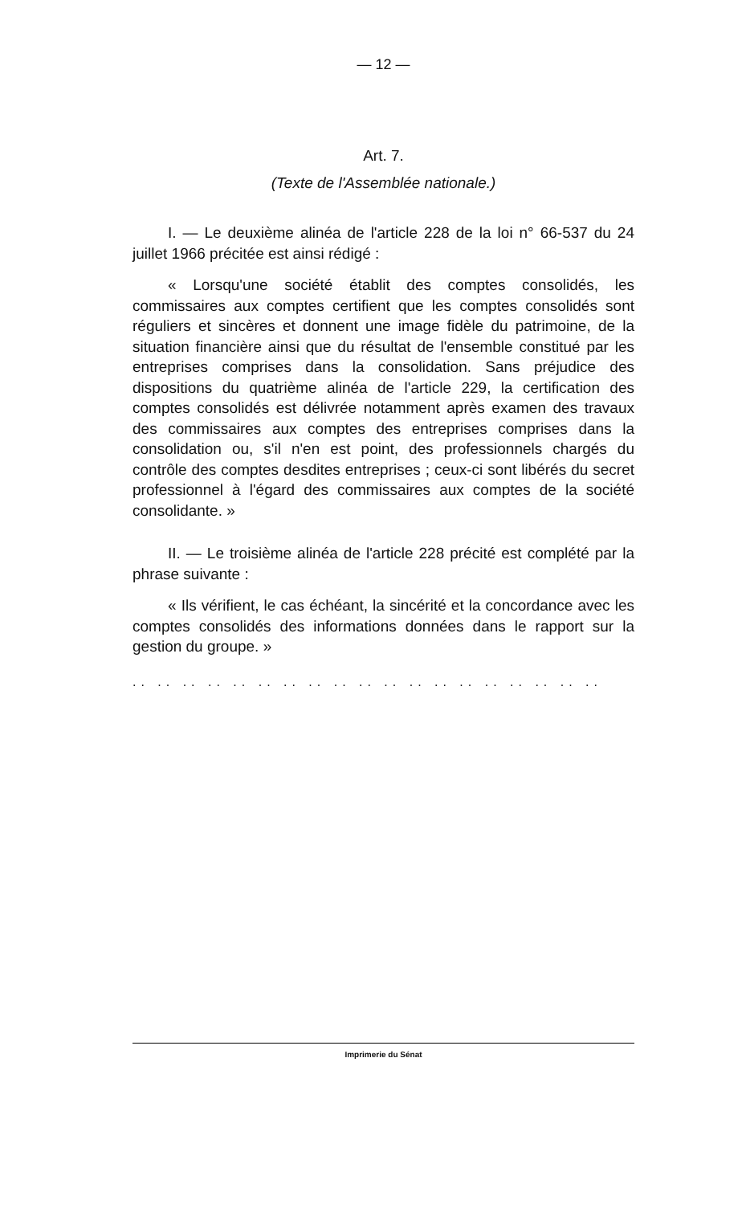— 12 —
Art. 7.
(Texte de l'Assemblée nationale.)
I. — Le deuxième alinéa de l'article 228 de la loi n° 66-537 du 24 juillet 1966 précitée est ainsi rédigé :
« Lorsqu'une société établit des comptes consolidés, les commissaires aux comptes certifient que les comptes consolidés sont réguliers et sincères et donnent une image fidèle du patrimoine, de la situation financière ainsi que du résultat de l'ensemble constitué par les entreprises comprises dans la consolidation. Sans préjudice des dispositions du quatrième alinéa de l'article 229, la certification des comptes consolidés est délivrée notamment après examen des travaux des commissaires aux comptes des entreprises comprises dans la consolidation ou, s'il n'en est point, des professionnels chargés du contrôle des comptes desdites entreprises ; ceux-ci sont libérés du secret professionnel à l'égard des commissaires aux comptes de la société consolidante. »
II. — Le troisième alinéa de l'article 228 précité est complété par la phrase suivante :
« Ils vérifient, le cas échéant, la sincérité et la concordance avec les comptes consolidés des informations données dans le rapport sur la gestion du groupe. »
.. .. .. .. .. .. .. .. .. .. .. .. .. .. .. .. .. .. ..
Imprimerie du Sénat